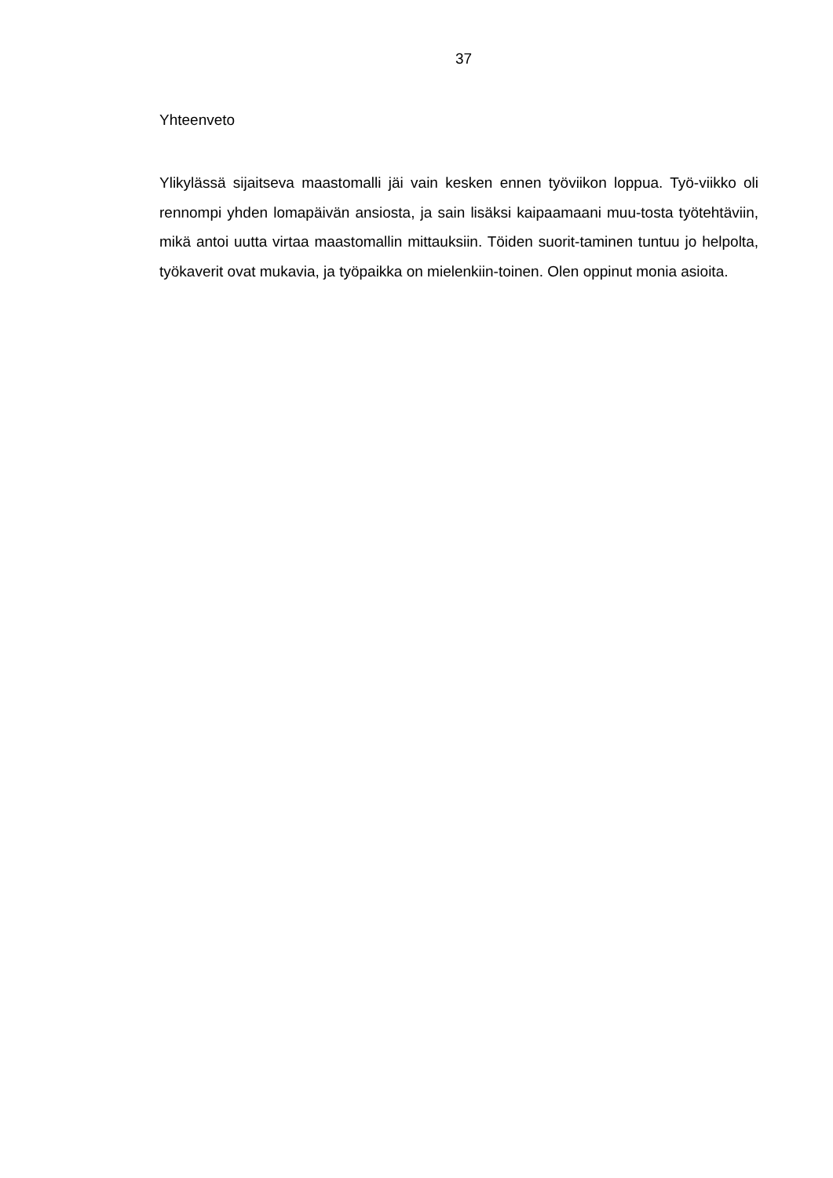37
Yhteenveto
Ylikylässä sijaitseva maastomalli jäi vain kesken ennen työviikon loppua. Työ-viikko oli rennompi yhden lomapäivän ansiosta, ja sain lisäksi kaipaamaani muu-tosta työtehtäviin, mikä antoi uutta virtaa maastomallin mittauksiin. Töiden suorit-taminen tuntuu jo helpolta, työkaverit ovat mukavia, ja työpaikka on mielenkiin-toinen. Olen oppinut monia asioita.